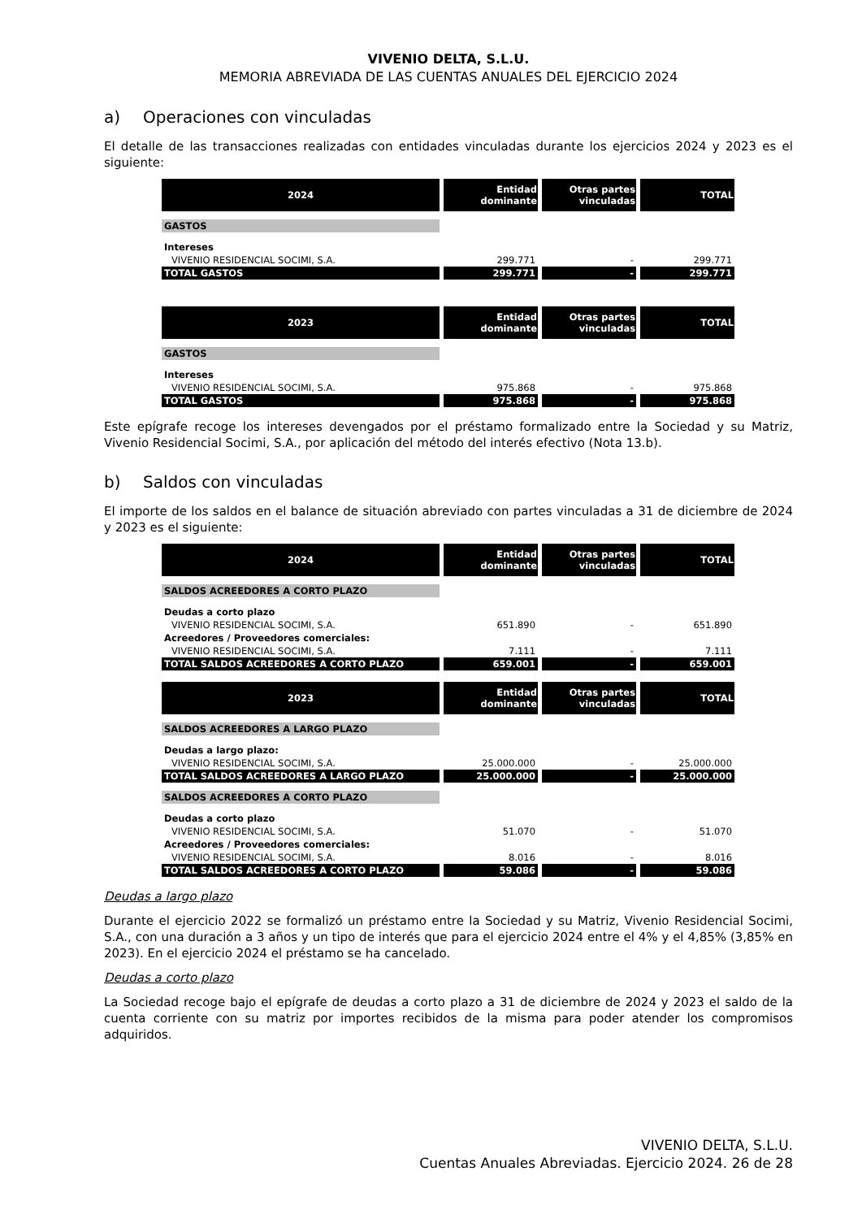VIVENIO DELTA, S.L.U.
MEMORIA ABREVIADA DE LAS CUENTAS ANUALES DEL EJERCICIO 2024
a) Operaciones con vinculadas
El detalle de las transacciones realizadas con entidades vinculadas durante los ejercicios 2024 y 2023 es el siguiente:
| 2024 | Entidad dominante | Otras partes vinculadas | TOTAL |
| --- | --- | --- | --- |
| GASTOS | | | |
| Intereses | | | |
| VIVENIO RESIDENCIAL SOCIMI, S.A. | 299.771 | - | 299.771 |
| TOTAL GASTOS | 299.771 | - | 299.771 |
| 2023 | Entidad dominante | Otras partes vinculadas | TOTAL |
| --- | --- | --- | --- |
| GASTOS | | | |
| Intereses | | | |
| VIVENIO RESIDENCIAL SOCIMI, S.A. | 975.868 | - | 975.868 |
| TOTAL GASTOS | 975.868 | - | 975.868 |
Este epígrafe recoge los intereses devengados por el préstamo formalizado entre la Sociedad y su Matriz, Vivenio Residencial Socimi, S.A., por aplicación del método del interés efectivo (Nota 13.b).
b) Saldos con vinculadas
El importe de los saldos en el balance de situación abreviado con partes vinculadas a 31 de diciembre de 2024 y 2023 es el siguiente:
| 2024 | Entidad dominante | Otras partes vinculadas | TOTAL |
| --- | --- | --- | --- |
| SALDOS ACREEDORES A CORTO PLAZO | | | |
| Deudas a corto plazo | | | |
| VIVENIO RESIDENCIAL SOCIMI, S.A. | 651.890 | - | 651.890 |
| Acreedores / Proveedores comerciales: | | | |
| VIVENIO RESIDENCIAL SOCIMI, S.A. | 7.111 | - | 7.111 |
| TOTAL SALDOS ACREEDORES A CORTO PLAZO | 659.001 | - | 659.001 |
| 2023 | Entidad dominante | Otras partes vinculadas | TOTAL |
| --- | --- | --- | --- |
| SALDOS ACREEDORES A LARGO PLAZO | | | |
| Deudas a largo plazo: | | | |
| VIVENIO RESIDENCIAL SOCIMI, S.A. | 25.000.000 | - | 25.000.000 |
| TOTAL SALDOS ACREEDORES A LARGO PLAZO | 25.000.000 | - | 25.000.000 |
| SALDOS ACREEDORES A CORTO PLAZO | | | |
| Deudas a corto plazo | | | |
| VIVENIO RESIDENCIAL SOCIMI, S.A. | 51.070 | - | 51.070 |
| Acreedores / Proveedores comerciales: | | | |
| VIVENIO RESIDENCIAL SOCIMI, S.A. | 8.016 | - | 8.016 |
| TOTAL SALDOS ACREEDORES A CORTO PLAZO | 59.086 | - | 59.086 |
Deudas a largo plazo
Durante el ejercicio 2022 se formalizó un préstamo entre la Sociedad y su Matriz, Vivenio Residencial Socimi, S.A., con una duración a 3 años y un tipo de interés que para el ejercicio 2024 entre el 4% y el 4,85% (3,85% en 2023). En el ejercicio 2024 el préstamo se ha cancelado.
Deudas a corto plazo
La Sociedad recoge bajo el epígrafe de deudas a corto plazo a 31 de diciembre de 2024 y 2023 el saldo de la cuenta corriente con su matriz por importes recibidos de la misma para poder atender los compromisos adquiridos.
VIVENIO DELTA, S.L.U.
Cuentas Anuales Abreviadas. Ejercicio 2024. 26 de 28